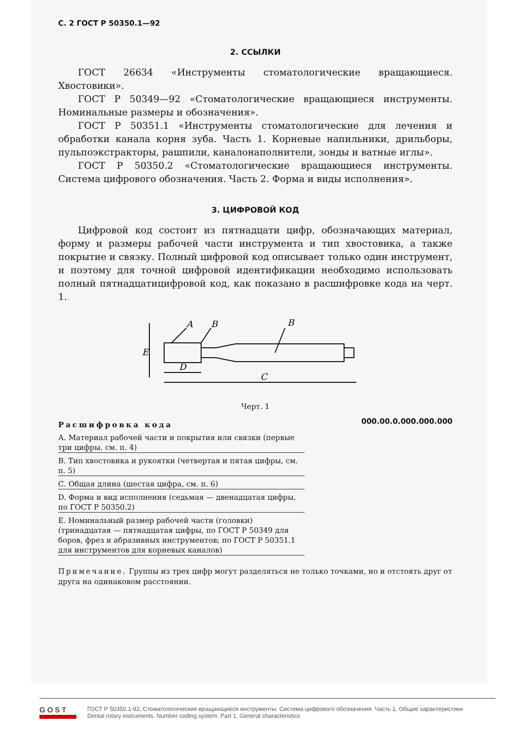С. 2 ГОСТ Р 50350.1—92
2. ССЫЛКИ
ГОСТ 26634 «Инструменты стоматологические вращающиеся. Хвостовики».
ГОСТ Р 50349—92 «Стоматологические вращающиеся инструменты. Номинальные размеры и обозначения».
ГОСТ Р 50351.1 «Инструменты стоматологические для лечения и обработки канала корня зуба. Часть 1. Корневые напильники, дрильборы, пульпоэкстракторы, рашпили, каналонаполнители, зонды и ватные иглы».
ГОСТ Р 50350.2 «Стоматологические вращающиеся инструменты. Система цифрового обозначения. Часть 2. Форма и виды исполнения».
3. ЦИФРОВОЙ КОД
Цифровой код состоит из пятнадцати цифр, обозначающих материал, форму и размеры рабочей части инструмента и тип хвостовика, а также покрытие и связку. Полный цифровой код описывает только один инструмент, и поэтому для точной цифровой идентификации необходимо использовать полный пятнадцатицифровой код, как показано в расшифровке кода на черт. 1.
A
B
B
E
D
C
Черт. 1
Расшифровка кода
А. Материал рабочей части и покрытия или связки (первые три цифры, см. п. 4)
В. Тип хвостовика и рукоятки (четвертая и пятая цифры, см. п. 5)
С. Общая длина (шестая цифра, см. п. 6)
D. Форма и вид исполнения (седьмая — двенадцатая цифры, по ГОСТ Р 50350.2)
Е. Номинальный размер рабочей части (головки) (тринадцатая — пятнадцатая цифры, по ГОСТ Р 50349 для боров, фрез и абразивных инструментов; по ГОСТ Р 50351.1 для инструментов для корневых каналов)
000.00.0.000.000.000
Примечание. Группы из трех цифр могут разделяться не только точками, но и отстоять друг от друга на одинаковом расстоянии.
GOST
ГОСТ Р 50350.1-92, Стоматологические вращающиеся инструменты. Система цифрового обозначения. Часть 1. Общие характеристики
Dental rotary instruments. Number coding system. Part 1. General characteristics